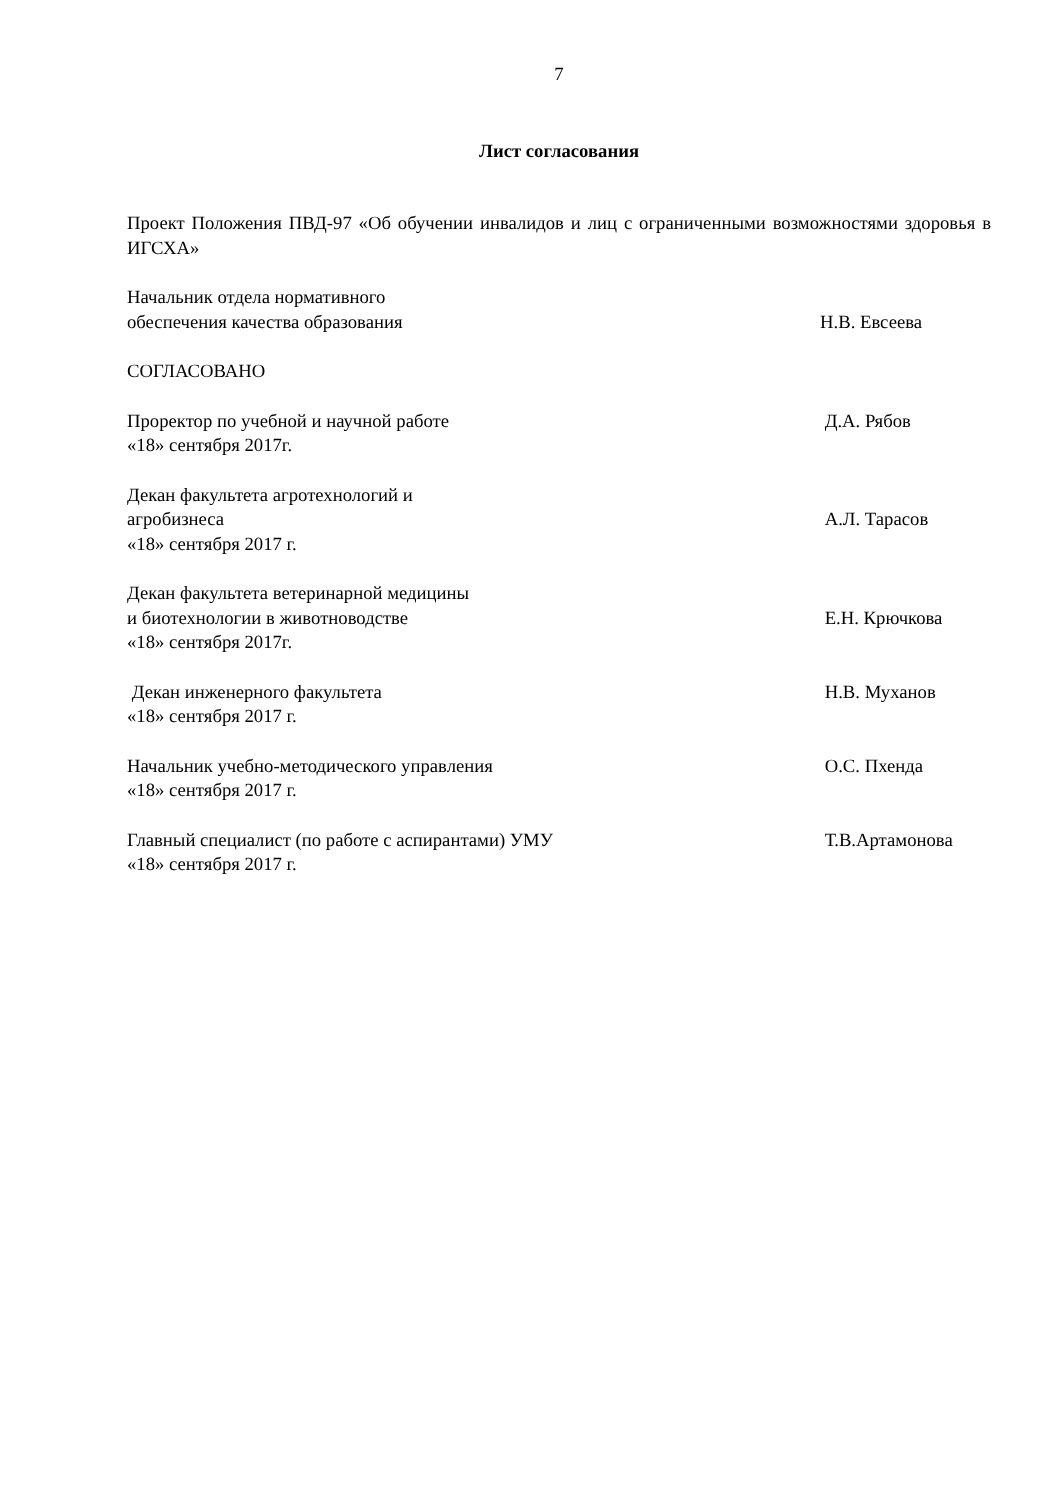7
Лист согласования
Проект Положения ПВД-97 «Об обучении инвалидов и лиц с ограниченными возможностями здоровья в ИГСХА»
Начальник отдела нормативного
обеспечения качества образования
Н.В. Евсеева
СОГЛАСОВАНО
Проректор по учебной и научной работе
«18» сентября 2017г.
Д.А. Рябов
Декан факультета агротехнологий и
агробизнеса
«18» сентября 2017 г.
А.Л. Тарасов
Декан факультета ветеринарной медицины
и биотехнологии в животноводстве
«18» сентября 2017г.
Е.Н. Крючкова
Декан инженерного факультета
«18» сентября 2017 г.
Н.В. Муханов
Начальник учебно-методического управления
«18» сентября 2017 г.
О.С. Пхенда
Главный специалист (по работе с аспирантами) УМУ
«18» сентября 2017 г.
Т.В.Артамонова